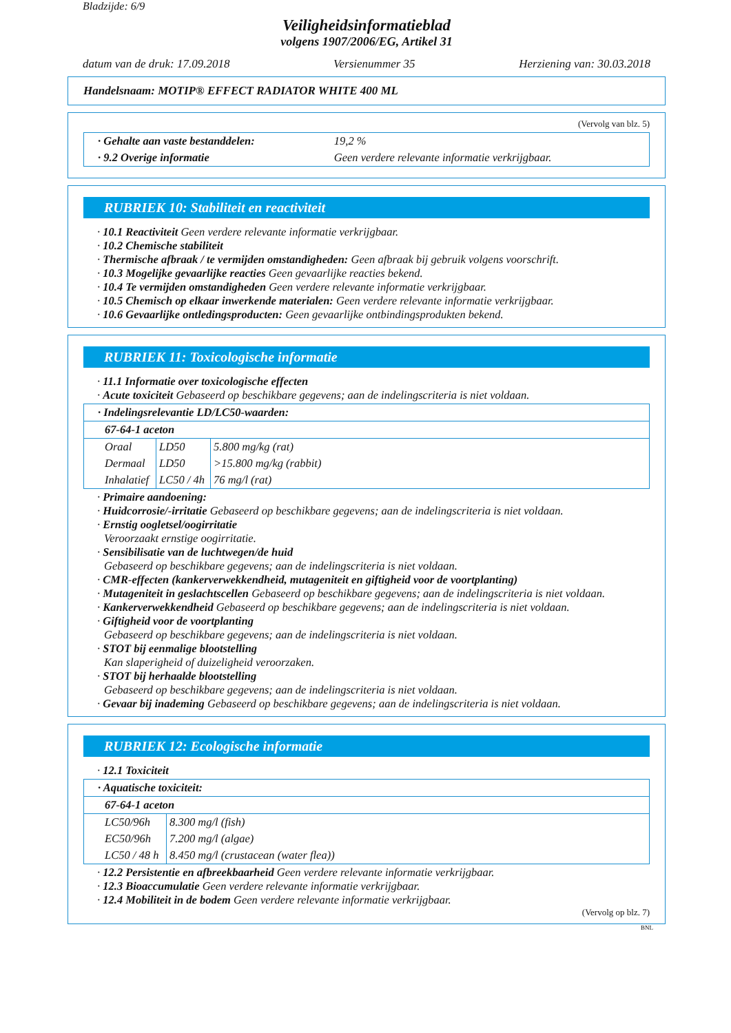Bladzijde: 6/9
Veiligheidsinformatieblad
volgens 1907/2006/EG, Artikel 31
datum van de druk: 17.09.2018 Versienummer 35 Herziening van: 30.03.2018
Handelsnaam: MOTIP® EFFECT RADIATOR WHITE 400 ML
(Vervolg van blz. 5)
| · Gehalte aan vaste bestanddelen: | 19,2 % |
| · 9.2 Overige informatie | Geen verdere relevante informatie verkrijgbaar. |
RUBRIEK 10: Stabiliteit en reactiviteit
· 10.1 Reactiviteit Geen verdere relevante informatie verkrijgbaar.
· 10.2 Chemische stabiliteit
· Thermische afbraak / te vermijden omstandigheden: Geen afbraak bij gebruik volgens voorschrift.
· 10.3 Mogelijke gevaarlijke reacties Geen gevaarlijke reacties bekend.
· 10.4 Te vermijden omstandigheden Geen verdere relevante informatie verkrijgbaar.
· 10.5 Chemisch op elkaar inwerkende materialen: Geen verdere relevante informatie verkrijgbaar.
· 10.6 Gevaarlijke ontledingsproducten: Geen gevaarlijke ontbindingsprodukten bekend.
RUBRIEK 11: Toxicologische informatie
· 11.1 Informatie over toxicologische effecten
· Acute toxiciteit Gebaseerd op beschikbare gegevens; aan de indelingscriteria is niet voldaan.
| · Indelingsrelevantie LD/LC50-waarden: | | |
| 67-64-1 aceton | | |
| Oraal | LD50 | 5.800 mg/kg (rat) |
| Dermaal | LD50 | >15.800 mg/kg (rabbit) |
| Inhalatief | LC50 / 4h | 76 mg/l (rat) |
· Primaire aandoening:
· Huidcorrosie/-irritatie Gebaseerd op beschikbare gegevens; aan de indelingscriteria is niet voldaan.
· Ernstig oogletsel/oogirritatie
Veroorzaakt ernstige oogirritatie.
· Sensibilisatie van de luchtwegen/de huid
Gebaseerd op beschikbare gegevens; aan de indelingscriteria is niet voldaan.
· CMR-effecten (kankerverwekkendheid, mutageniteit en giftigheid voor de voortplanting)
· Mutageniteit in geslachtscellen Gebaseerd op beschikbare gegevens; aan de indelingscriteria is niet voldaan.
· Kankerverwekkendheid Gebaseerd op beschikbare gegevens; aan de indelingscriteria is niet voldaan.
· Giftigheid voor de voortplanting
Gebaseerd op beschikbare gegevens; aan de indelingscriteria is niet voldaan.
· STOT bij eenmalige blootstelling
Kan slaperigheid of duizeligheid veroorzaken.
· STOT bij herhaalde blootstelling
Gebaseerd op beschikbare gegevens; aan de indelingscriteria is niet voldaan.
· Gevaar bij inademing Gebaseerd op beschikbare gegevens; aan de indelingscriteria is niet voldaan.
RUBRIEK 12: Ecologische informatie
· 12.1 Toxiciteit
| · Aquatische toxiciteit: | |
| 67-64-1 aceton | |
| LC50/96h | 8.300 mg/l (fish) |
| EC50/96h | 7.200 mg/l (algae) |
| LC50 / 48 h | 8.450 mg/l (crustacean (water flea)) |
· 12.2 Persistentie en afbreekbaarheid Geen verdere relevante informatie verkrijgbaar.
· 12.3 Bioaccumulatie Geen verdere relevante informatie verkrijgbaar.
· 12.4 Mobiliteit in de bodem Geen verdere relevante informatie verkrijgbaar.
(Vervolg op blz. 7)
BNL